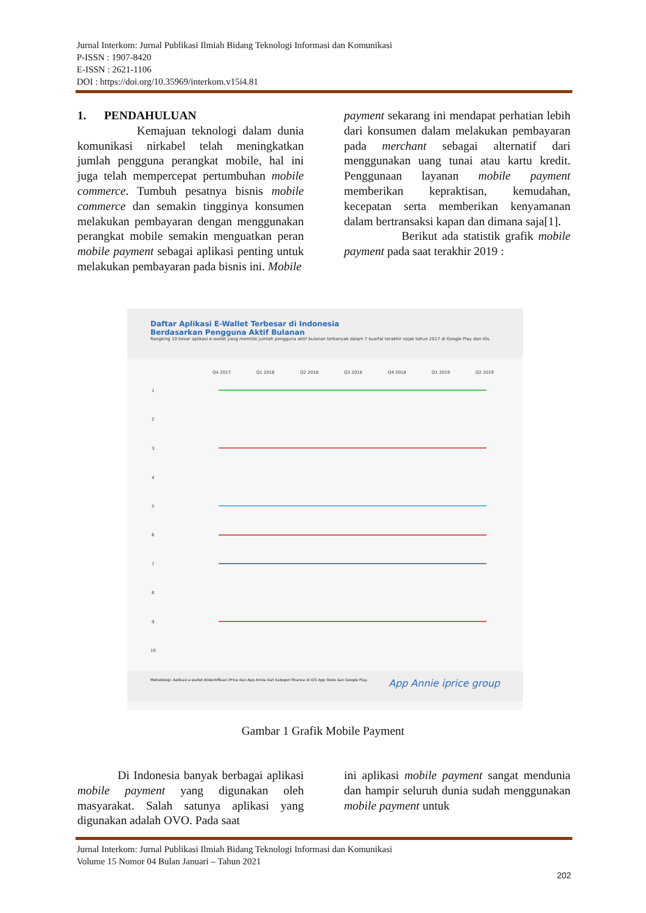Jurnal Interkom: Jurnal Publikasi Ilmiah Bidang Teknologi Informasi dan Komunikasi
P-ISSN : 1907-8420
E-ISSN : 2621-1106
DOI : https://doi.org/10.35969/interkom.v15i4.81
1. PENDAHULUAN
Kemajuan teknologi dalam dunia komunikasi nirkabel telah meningkatkan jumlah pengguna perangkat mobile, hal ini juga telah mempercepat pertumbuhan mobile commerce. Tumbuh pesatnya bisnis mobile commerce dan semakin tingginya konsumen melakukan pembayaran dengan menggunakan perangkat mobile semakin menguatkan peran mobile payment sebagai aplikasi penting untuk melakukan pembayaran pada bisnis ini. Mobile
payment sekarang ini mendapat perhatian lebih dari konsumen dalam melakukan pembayaran pada merchant sebagai alternatif dari menggunakan uang tunai atau kartu kredit. Penggunaan layanan mobile payment memberikan kepraktisan, kemudahan, kecepatan serta memberikan kenyamanan dalam bertransaksi kapan dan dimana saja[1].
Berikut ada statistik grafik mobile payment pada saat terakhir 2019 :
Daftar Aplikasi E-Wallet Terbesar di Indonesia
Berdasarkan Pengguna Aktif Bulanan
Rangking 10 besar aplikasi e-wallet yang memiliki jumlah pengguna aktif bulanan terbanyak dalam 7 kuartal terakhir sejak tahun 2017 di Google Play dan iOs.
Q4 2017
Q1 2018
Q2 2018
Q3 2018
Q4 2018
Q1 2019
Q2 2019
1
2
3
4
5
6
7
8
9
10
Metodologi: Aplikasi e-wallet diidentifikasi iPrice dan App Annie dari kategori finance di iOS App Store dan Google Play. App Annie iprice group
Gambar 1 Grafik Mobile Payment
Di Indonesia banyak berbagai aplikasi mobile payment yang digunakan oleh masyarakat. Salah satunya aplikasi yang digunakan adalah OVO. Pada saat
ini aplikasi mobile payment sangat mendunia dan hampir seluruh dunia sudah menggunakan mobile payment untuk
Jurnal Interkom: Jurnal Publikasi Ilmiah Bidang Teknologi Informasi dan Komunikasi
Volume 15 Nomor 04 Bulan Januari – Tahun 2021
202